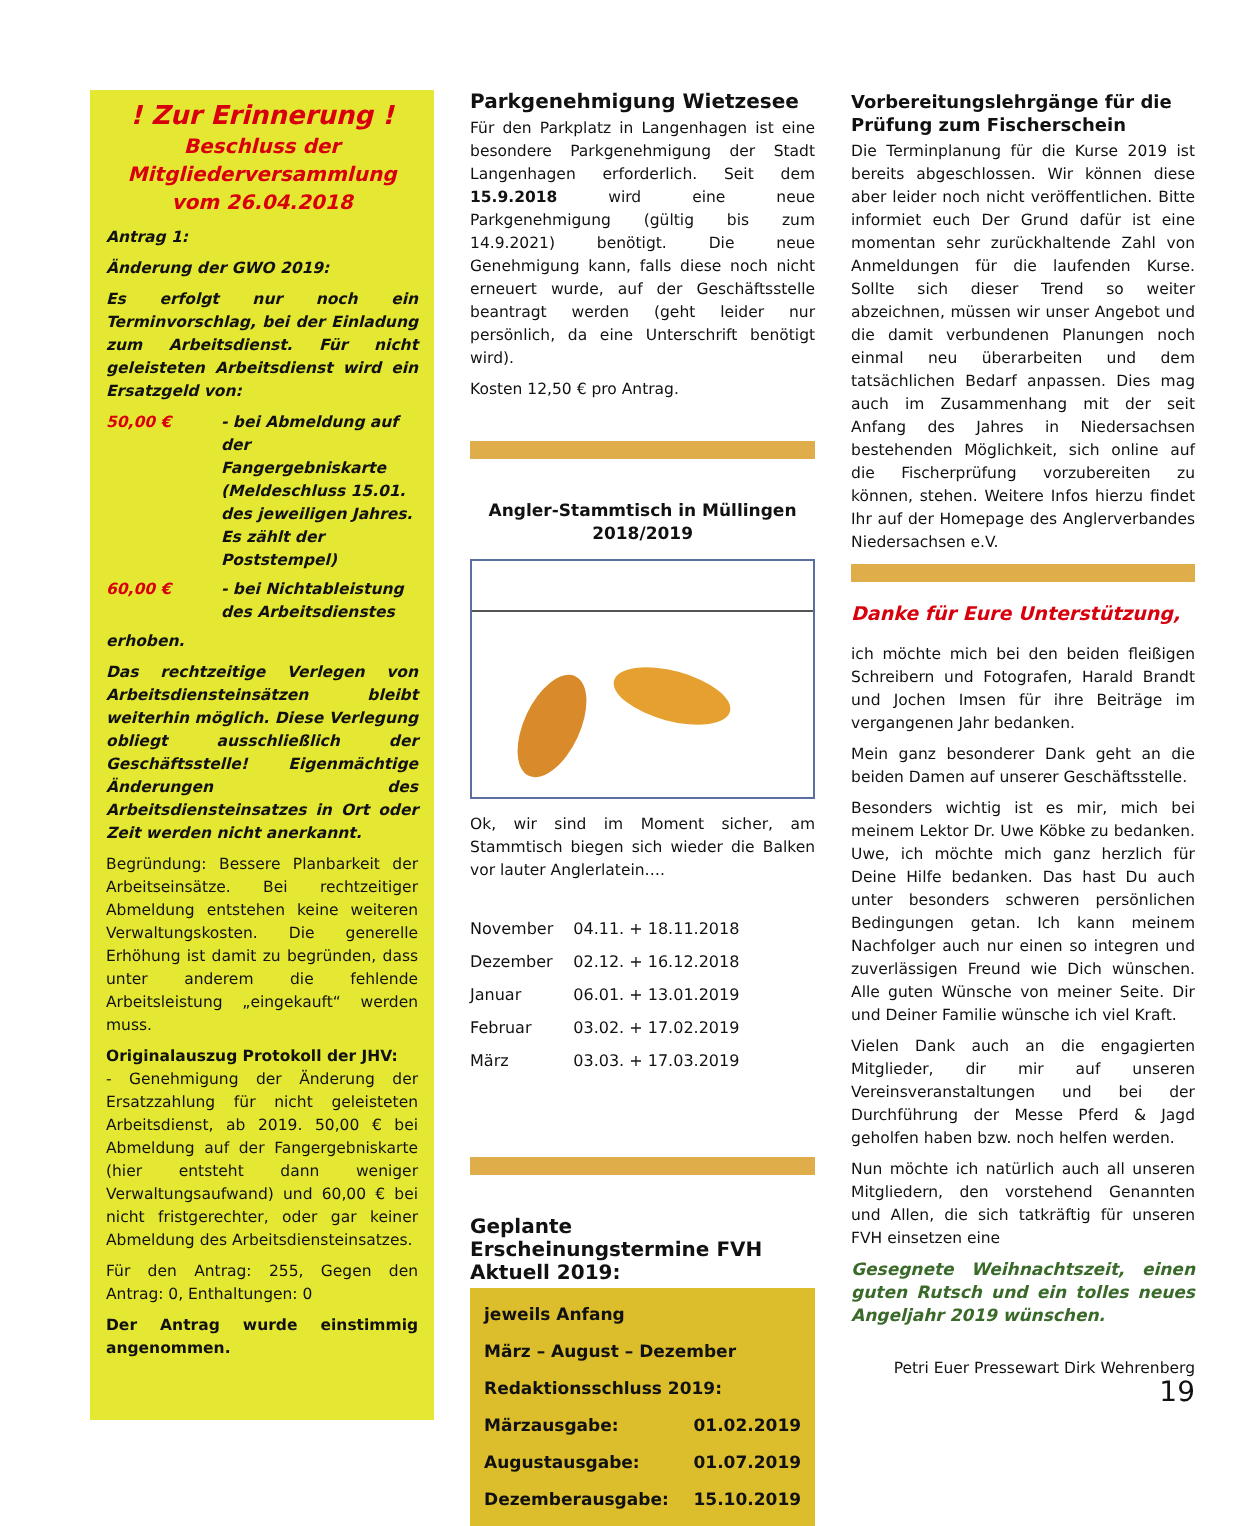! Zur Erinnerung !
Beschluss der
Mitgliederversammlung
vom 26.04.2018
Antrag 1:
Änderung der GWO 2019:
Es erfolgt nur noch ein Terminvorschlag, bei der Einladung zum Arbeitsdienst. Für nicht geleisteten Arbeitsdienst wird ein Ersatzgeld von:
50,00 € - bei Abmeldung auf der Fangergebniskarte (Meldeschluss 15.01. des jeweiligen Jahres. Es zählt der Poststempel)
60,00 € - bei Nichtableistung des Arbeitsdienstes
erhoben.
Das rechtzeitige Verlegen von Arbeitsdiensteinsätzen bleibt weiterhin möglich. Diese Verlegung obliegt ausschließlich der Geschäftsstelle! Eigenmächtige Änderungen des Arbeitsdiensteinsatzes in Ort oder Zeit werden nicht anerkannt.
Begründung: Bessere Planbarkeit der Arbeitseinsätze. Bei rechtzeitiger Abmeldung entstehen keine weiteren Verwaltungskosten. Die generelle Erhöhung ist damit zu begründen, dass unter anderem die fehlende Arbeitsleistung „eingekauft“ werden muss.
Originalauszug Protokoll der JHV:
- Genehmigung der Änderung der Ersatzzahlung für nicht geleisteten Arbeitsdienst, ab 2019. 50,00 € bei Abmeldung auf der Fangergebniskarte (hier entsteht dann weniger Verwaltungsaufwand) und 60,00 € bei nicht fristgerechter, oder gar keiner Abmeldung des Arbeitsdiensteinsatzes.
Für den Antrag: 255, Gegen den Antrag: 0, Enthaltungen: 0
Der Antrag wurde einstimmig angenommen.
Parkgenehmigung Wietzesee
Für den Parkplatz in Langenhagen ist eine besondere Parkgenehmigung der Stadt Langenhagen erforderlich. Seit dem 15.9.2018 wird eine neue Parkgenehmigung (gültig bis zum 14.9.2021) benötigt. Die neue Genehmigung kann, falls diese noch nicht erneuert wurde, auf der Geschäftsstelle beantragt werden (geht leider nur persönlich, da eine Unterschrift benötigt wird).
Kosten 12,50 € pro Antrag.
Angler-Stammtisch in Müllingen
2018/2019
Ok, wir sind im Moment sicher, am Stammtisch biegen sich wieder die Balken vor lauter Anglerlatein….
| November | 04.11. + 18.11.2018 |
| Dezember | 02.12. + 16.12.2018 |
| Januar | 06.01. + 13.01.2019 |
| Februar | 03.02. + 17.02.2019 |
| März | 03.03. + 17.03.2019 |
Geplante Erscheinungstermine FVH Aktuell 2019:
jeweils Anfang
März – August – Dezember
Redaktionsschluss 2019:
Märzausgabe: 01.02.2019
Augustausgabe: 01.07.2019
Dezemberausgabe: 15.10.2019
Vorbereitungslehrgänge für die Prüfung zum Fischerschein
Die Terminplanung für die Kurse 2019 ist bereits abgeschlossen. Wir können diese aber leider noch nicht veröffentlichen. Bitte informiet euch Der Grund dafür ist eine momentan sehr zurückhaltende Zahl von Anmeldungen für die laufenden Kurse. Sollte sich dieser Trend so weiter abzeichnen, müssen wir unser Angebot und die damit verbundenen Planungen noch einmal neu überarbeiten und dem tatsächlichen Bedarf anpassen. Dies mag auch im Zusammenhang mit der seit Anfang des Jahres in Niedersachsen bestehenden Möglichkeit, sich online auf die Fischerprüfung vorzubereiten zu können, stehen. Weitere Infos hierzu findet Ihr auf der Homepage des Anglerverbandes Niedersachsen e.V.
Danke für Eure Unterstützung,
ich möchte mich bei den beiden fleißigen Schreibern und Fotografen, Harald Brandt und Jochen Imsen für ihre Beiträge im vergangenen Jahr bedanken.
Mein ganz besonderer Dank geht an die beiden Damen auf unserer Geschäftsstelle.
Besonders wichtig ist es mir, mich bei meinem Lektor Dr. Uwe Köbke zu bedanken. Uwe, ich möchte mich ganz herzlich für Deine Hilfe bedanken. Das hast Du auch unter besonders schweren persönlichen Bedingungen getan. Ich kann meinem Nachfolger auch nur einen so integren und zuverlässigen Freund wie Dich wünschen. Alle guten Wünsche von meiner Seite. Dir und Deiner Familie wünsche ich viel Kraft.
Vielen Dank auch an die engagierten Mitglieder, dir mir auf unseren Vereinsveranstaltungen und bei der Durchführung der Messe Pferd & Jagd geholfen haben bzw. noch helfen werden.
Nun möchte ich natürlich auch all unseren Mitgliedern, den vorstehend Genannten und Allen, die sich tatkräftig für unseren FVH einsetzen eine
Gesegnete Weihnachtszeit, einen guten Rutsch und ein tolles neues Angeljahr 2019 wünschen.
Petri Euer Pressewart Dirk Wehrenberg 19